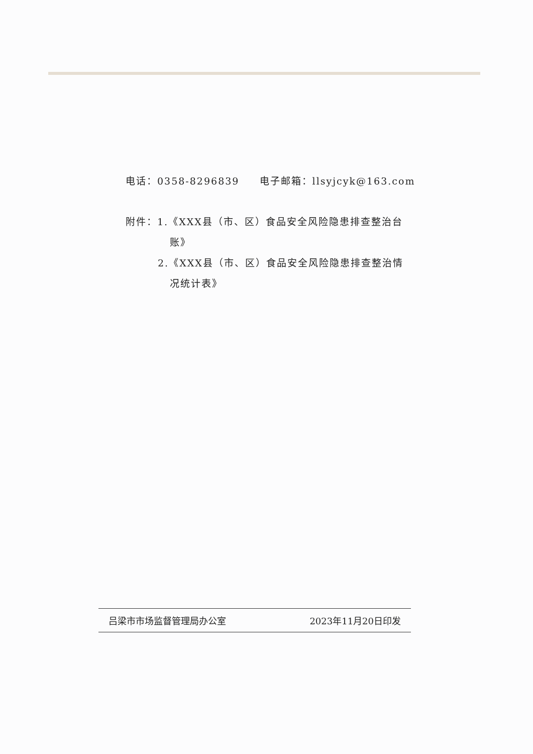电话：0358-8296839 电子邮箱：llsyjcyk@163.com
附件：1.《XXX县（市、区）食品安全风险隐患排查整治台
账》
2.《XXX县（市、区）食品安全风险隐患排查整治情
况统计表》
吕梁市市场监督管理局办公室 2023年11月20日印发